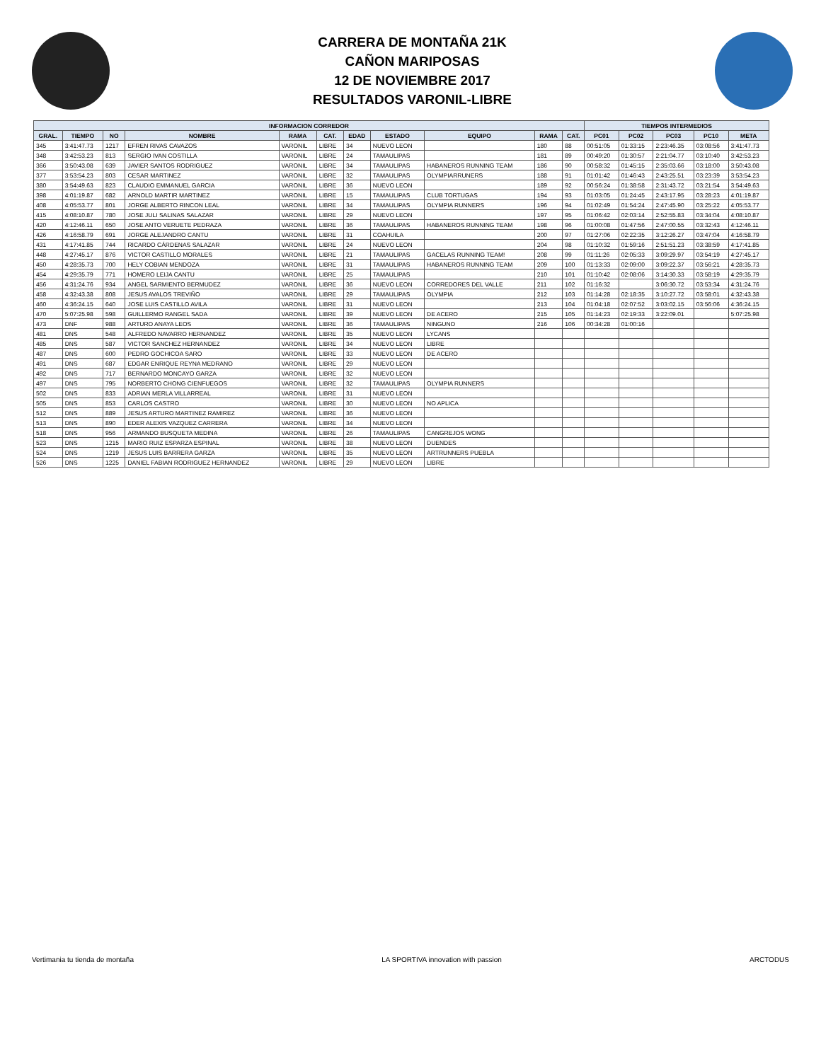CARRERA DE MONTAÑA 21K
CAÑON MARIPOSAS
12 DE NOVIEMBRE 2017
RESULTADOS VARONIL-LIBRE
| INFORMACION CORREDOR | | | | | | | | | | | TIEMPOS INTERMEDIOS | | | | |
| --- | --- | --- | --- | --- | --- | --- | --- | --- | --- | --- | --- | --- | --- | --- | --- |
| GRAL. | TIEMPO | NO | NOMBRE | RAMA | CAT. | EDAD | ESTADO | EQUIPO | RAMA | CAT. | PC01 | PC02 | PC03 | PC10 | META |
| 345 | 3:41:47.73 | 1217 | EFREN RIVAS CAVAZOS | VARONIL | LIBRE | 34 | NUEVO LEON | | 180 | 88 | 00:51:05 | 01:33:15 | 2:23:46.35 | 03:08:56 | 3:41:47.73 |
| 348 | 3:42:53.23 | 813 | SERGIO IVAN COSTILLA | VARONIL | LIBRE | 24 | TAMAULIPAS | | 181 | 89 | 00:49:20 | 01:30:57 | 2:21:04.77 | 03:10:40 | 3:42:53.23 |
| 366 | 3:50:43.08 | 639 | JAVIER SANTOS RODRIGUEZ | VARONIL | LIBRE | 34 | TAMAULIPAS | HABANEROS RUNNING TEAM | 186 | 90 | 00:58:32 | 01:45:15 | 2:35:03.66 | 03:18:00 | 3:50:43.08 |
| 377 | 3:53:54.23 | 803 | CESAR MARTINEZ | VARONIL | LIBRE | 32 | TAMAULIPAS | OLYMPIARRUNERS | 188 | 91 | 01:01:42 | 01:46:43 | 2:43:25.51 | 03:23:39 | 3:53:54.23 |
| 380 | 3:54:49.63 | 823 | CLAUDIO EMMANUEL GARCIA | VARONIL | LIBRE | 36 | NUEVO LEON | | 189 | 92 | 00:56:24 | 01:38:58 | 2:31:43.72 | 03:21:54 | 3:54:49.63 |
| 398 | 4:01:19.87 | 682 | ARNOLD MARTIR MARTINEZ | VARONIL | LIBRE | 15 | TAMAULIPAS | CLUB TORTUGAS | 194 | 93 | 01:03:05 | 01:24:45 | 2:43:17.95 | 03:28:23 | 4:01:19.87 |
| 408 | 4:05:53.77 | 801 | JORGE ALBERTO RINCON LEAL | VARONIL | LIBRE | 34 | TAMAULIPAS | OLYMPIA RUNNERS | 196 | 94 | 01:02:49 | 01:54:24 | 2:47:45.90 | 03:25:22 | 4:05:53.77 |
| 415 | 4:08:10.87 | 780 | JOSE JULI SALINAS SALAZAR | VARONIL | LIBRE | 29 | NUEVO LEON | | 197 | 95 | 01:06:42 | 02:03:14 | 2:52:55.83 | 03:34:04 | 4:08:10.87 |
| 420 | 4:12:46.11 | 650 | JOSE ANTO VERUETE PEDRAZA | VARONIL | LIBRE | 36 | TAMAULIPAS | HABANEROS RUNNING TEAM | 198 | 96 | 01:00:08 | 01:47:56 | 2:47:00.55 | 03:32:43 | 4:12:46.11 |
| 426 | 4:16:58.79 | 691 | JORGE ALEJANDRO CANTU | VARONIL | LIBRE | 31 | COAHUILA | | 200 | 97 | 01:27:06 | 02:22:35 | 3:12:26.27 | 03:47:04 | 4:16:58.79 |
| 431 | 4:17:41.85 | 744 | RICARDO CÁRDENAS SALAZAR | VARONIL | LIBRE | 24 | NUEVO LEON | | 204 | 98 | 01:10:32 | 01:59:16 | 2:51:51.23 | 03:38:59 | 4:17:41.85 |
| 448 | 4:27:45.17 | 876 | VICTOR CASTILLO MORALES | VARONIL | LIBRE | 21 | TAMAULIPAS | GACELAS RUNNING TEAM! | 208 | 99 | 01:11:26 | 02:05:33 | 3:09:29.97 | 03:54:19 | 4:27:45.17 |
| 450 | 4:28:35.73 | 700 | HELY COBIAN MENDOZA | VARONIL | LIBRE | 31 | TAMAULIPAS | HABANEROS RUNNING TEAM | 209 | 100 | 01:13:33 | 02:09:00 | 3:09:22.37 | 03:56:21 | 4:28:35.73 |
| 454 | 4:29:35.79 | 771 | HOMERO LEIJA CANTU | VARONIL | LIBRE | 25 | TAMAULIPAS | | 210 | 101 | 01:10:42 | 02:08:06 | 3:14:30.33 | 03:58:19 | 4:29:35.79 |
| 456 | 4:31:24.76 | 934 | ANGEL SARMIENTO BERMUDEZ | VARONIL | LIBRE | 36 | NUEVO LEON | CORREDORES DEL VALLE | 211 | 102 | 01:16:32 | | 3:06:30.72 | 03:53:34 | 4:31:24.76 |
| 458 | 4:32:43.38 | 808 | JESUS AVALOS TREVIÑO | VARONIL | LIBRE | 29 | TAMAULIPAS | OLYMPIA | 212 | 103 | 01:14:28 | 02:18:35 | 3:10:27.72 | 03:58:01 | 4:32:43.38 |
| 460 | 4:36:24.15 | 640 | JOSE LUIS CASTILLO AVILA | VARONIL | LIBRE | 31 | NUEVO LEON | | 213 | 104 | 01:04:18 | 02:07:52 | 3:03:02.15 | 03:56:06 | 4:36:24.15 |
| 470 | 5:07:25.98 | 598 | GUILLERMO RANGEL SADA | VARONIL | LIBRE | 39 | NUEVO LEON | DE ACERO | 215 | 105 | 01:14:23 | 02:19:33 | 3:22:09.01 | | 5:07:25.98 |
| 473 | DNF | 988 | ARTURO ANAYA LEOS | VARONIL | LIBRE | 36 | TAMAULIPAS | NINGUNO | 216 | 106 | 00:34:28 | 01:00:16 | | | |
| 481 | DNS | 548 | ALFREDO NAVARRO HERNANDEZ | VARONIL | LIBRE | 35 | NUEVO LEON | LYCANS | | | | | | | |
| 485 | DNS | 587 | VICTOR SANCHEZ HERNANDEZ | VARONIL | LIBRE | 34 | NUEVO LEON | LIBRE | | | | | | | |
| 487 | DNS | 600 | PEDRO GOCHICOA SARO | VARONIL | LIBRE | 33 | NUEVO LEON | DE ACERO | | | | | | | |
| 491 | DNS | 687 | EDGAR ENRIQUE REYNA MEDRANO | VARONIL | LIBRE | 29 | NUEVO LEON | | | | | | | | |
| 492 | DNS | 717 | BERNARDO MONCAYO GARZA | VARONIL | LIBRE | 32 | NUEVO LEON | | | | | | | | |
| 497 | DNS | 795 | NORBERTO CHONG CIENFUEGOS | VARONIL | LIBRE | 32 | TAMAULIPAS | OLYMPIA RUNNERS | | | | | | | |
| 502 | DNS | 833 | ADRIAN MERLA VILLARREAL | VARONIL | LIBRE | 31 | NUEVO LEON | | | | | | | | |
| 505 | DNS | 853 | CARLOS CASTRO | VARONIL | LIBRE | 30 | NUEVO LEON | NO APLICA | | | | | | | |
| 512 | DNS | 889 | JESUS ARTURO MARTINEZ RAMIREZ | VARONIL | LIBRE | 36 | NUEVO LEON | | | | | | | | |
| 513 | DNS | 890 | EDER ALEXIS VAZQUEZ CARRERA | VARONIL | LIBRE | 34 | NUEVO LEON | | | | | | | | |
| 518 | DNS | 956 | ARMANDO BUSQUETA MEDINA | VARONIL | LIBRE | 26 | TAMAULIPAS | CANGREJOS WONG | | | | | | | |
| 523 | DNS | 1215 | MARIO RUIZ ESPARZA ESPINAL | VARONIL | LIBRE | 38 | NUEVO LEON | DUENDES | | | | | | | |
| 524 | DNS | 1219 | JESUS LUIS BARRERA GARZA | VARONIL | LIBRE | 35 | NUEVO LEON | ARTRUNNERS PUEBLA | | | | | | | |
| 526 | DNS | 1225 | DANIEL FABIAN RODRIGUEZ HERNANDEZ | VARONIL | LIBRE | 29 | NUEVO LEON | LIBRE | | | | | | | |
Vertimania tu tienda de montaña
LA SPORTIVA innovation with passion
ARCTODUS